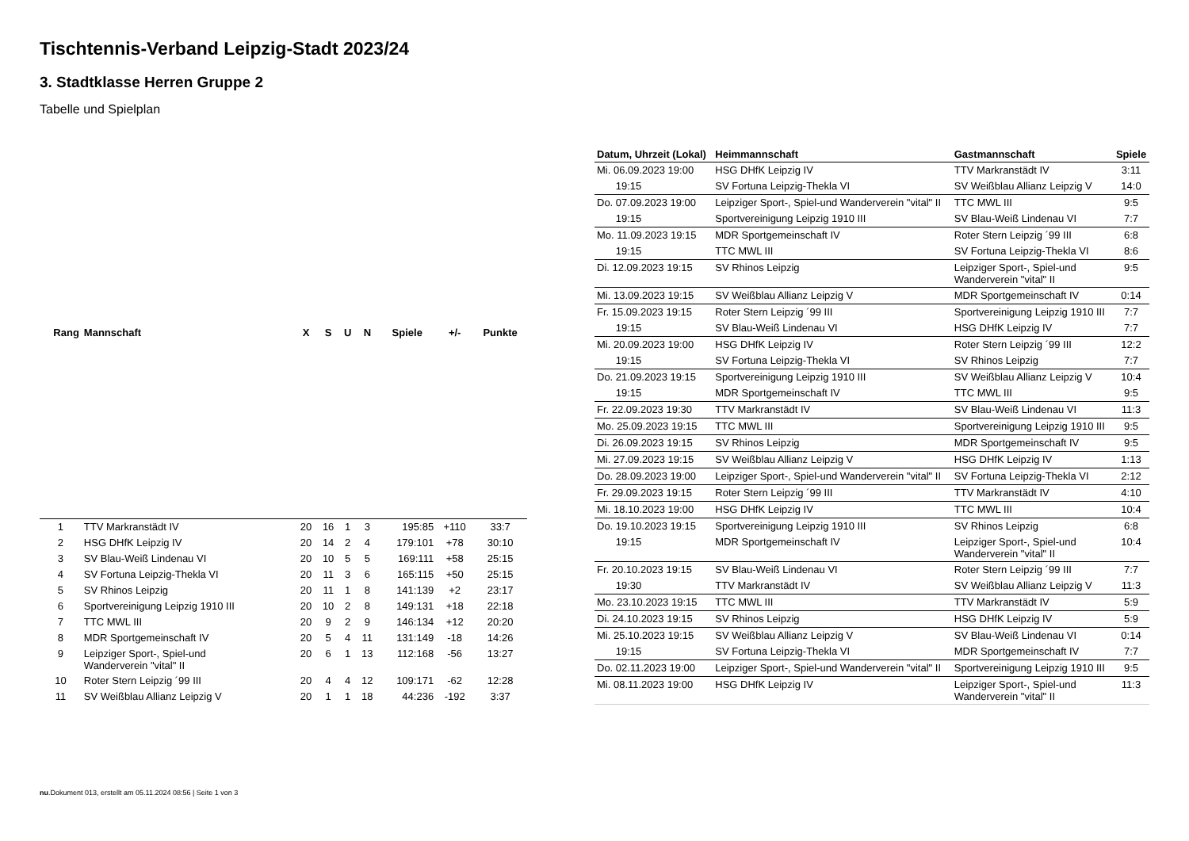Tischtennis-Verband Leipzig-Stadt 2023/24
3. Stadtklasse Herren Gruppe 2
Tabelle und Spielplan
| Rang | Mannschaft | X | S | U | N | Spiele | +/- | Punkte |
| --- | --- | --- | --- | --- | --- | --- | --- | --- |
| 1 | TTV Markranstädt IV | 20 | 16 | 1 | 3 | 195:85 | +110 | 33:7 |
| 2 | HSG DHfK Leipzig IV | 20 | 14 | 2 | 4 | 179:101 | +78 | 30:10 |
| 3 | SV Blau-Weiß Lindenau VI | 20 | 10 | 5 | 5 | 169:111 | +58 | 25:15 |
| 4 | SV Fortuna Leipzig-Thekla VI | 20 | 11 | 3 | 6 | 165:115 | +50 | 25:15 |
| 5 | SV Rhinos Leipzig | 20 | 11 | 1 | 8 | 141:139 | +2 | 23:17 |
| 6 | Sportvereinigung Leipzig 1910 III | 20 | 10 | 2 | 8 | 149:131 | +18 | 22:18 |
| 7 | TTC MWL III | 20 | 9 | 2 | 9 | 146:134 | +12 | 20:20 |
| 8 | MDR Sportgemeinschaft IV | 20 | 5 | 4 | 11 | 131:149 | -18 | 14:26 |
| 9 | Leipziger Sport-, Spiel-und Wanderverein "vital" II | 20 | 6 | 1 | 13 | 112:168 | -56 | 13:27 |
| 10 | Roter Stern Leipzig ´99 III | 20 | 4 | 4 | 12 | 109:171 | -62 | 12:28 |
| 11 | SV Weißblau Allianz Leipzig V | 20 | 1 | 1 | 18 | 44:236 | -192 | 3:37 |
| Datum, Uhrzeit (Lokal) | Heimmannschaft | Gastmannschaft | Spiele |
| --- | --- | --- | --- |
| Mi. 06.09.2023 19:00 | HSG DHfK Leipzig IV | TTV Markranstädt IV | 3:11 |
| 19:15 | SV Fortuna Leipzig-Thekla VI | SV Weißblau Allianz Leipzig V | 14:0 |
| Do. 07.09.2023 19:00 | Leipziger Sport-, Spiel-und Wanderverein "vital" II | TTC MWL III | 9:5 |
| 19:15 | Sportvereinigung Leipzig 1910 III | SV Blau-Weiß Lindenau VI | 7:7 |
| Mo. 11.09.2023 19:15 | MDR Sportgemeinschaft IV | Roter Stern Leipzig ´99 III | 6:8 |
| 19:15 | TTC MWL III | SV Fortuna Leipzig-Thekla VI | 8:6 |
| Di. 12.09.2023 19:15 | SV Rhinos Leipzig | Leipziger Sport-, Spiel-und Wanderverein "vital" II | 9:5 |
| Mi. 13.09.2023 19:15 | SV Weißblau Allianz Leipzig V | MDR Sportgemeinschaft IV | 0:14 |
| Fr. 15.09.2023 19:15 | Roter Stern Leipzig ´99 III | Sportvereinigung Leipzig 1910 III | 7:7 |
| 19:15 | SV Blau-Weiß Lindenau VI | HSG DHfK Leipzig IV | 7:7 |
| Mi. 20.09.2023 19:00 | HSG DHfK Leipzig IV | Roter Stern Leipzig ´99 III | 12:2 |
| 19:15 | SV Fortuna Leipzig-Thekla VI | SV Rhinos Leipzig | 7:7 |
| Do. 21.09.2023 19:15 | Sportvereinigung Leipzig 1910 III | SV Weißblau Allianz Leipzig V | 10:4 |
| 19:15 | MDR Sportgemeinschaft IV | TTC MWL III | 9:5 |
| Fr. 22.09.2023 19:30 | TTV Markranstädt IV | SV Blau-Weiß Lindenau VI | 11:3 |
| Mo. 25.09.2023 19:15 | TTC MWL III | Sportvereinigung Leipzig 1910 III | 9:5 |
| Di. 26.09.2023 19:15 | SV Rhinos Leipzig | MDR Sportgemeinschaft IV | 9:5 |
| Mi. 27.09.2023 19:15 | SV Weißblau Allianz Leipzig V | HSG DHfK Leipzig IV | 1:13 |
| Do. 28.09.2023 19:00 | Leipziger Sport-, Spiel-und Wanderverein "vital" II | SV Fortuna Leipzig-Thekla VI | 2:12 |
| Fr. 29.09.2023 19:15 | Roter Stern Leipzig ´99 III | TTV Markranstädt IV | 4:10 |
| Mi. 18.10.2023 19:00 | HSG DHfK Leipzig IV | TTC MWL III | 10:4 |
| Do. 19.10.2023 19:15 | Sportvereinigung Leipzig 1910 III | SV Rhinos Leipzig | 6:8 |
| 19:15 | MDR Sportgemeinschaft IV | Leipziger Sport-, Spiel-und Wanderverein "vital" II | 10:4 |
| Fr. 20.10.2023 19:15 | SV Blau-Weiß Lindenau VI | Roter Stern Leipzig ´99 III | 7:7 |
| 19:30 | TTV Markranstädt IV | SV Weißblau Allianz Leipzig V | 11:3 |
| Mo. 23.10.2023 19:15 | TTC MWL III | TTV Markranstädt IV | 5:9 |
| Di. 24.10.2023 19:15 | SV Rhinos Leipzig | HSG DHfK Leipzig IV | 5:9 |
| Mi. 25.10.2023 19:15 | SV Weißblau Allianz Leipzig V | SV Blau-Weiß Lindenau VI | 0:14 |
| 19:15 | SV Fortuna Leipzig-Thekla VI | MDR Sportgemeinschaft IV | 7:7 |
| Do. 02.11.2023 19:00 | Leipziger Sport-, Spiel-und Wanderverein "vital" II | Sportvereinigung Leipzig 1910 III | 9:5 |
| Mi. 08.11.2023 19:00 | HSG DHfK Leipzig IV | Leipziger Sport-, Spiel-und Wanderverein "vital" II | 11:3 |
nu.Dokument 013, erstellt am 05.11.2024 08:56 | Seite 1 von 3